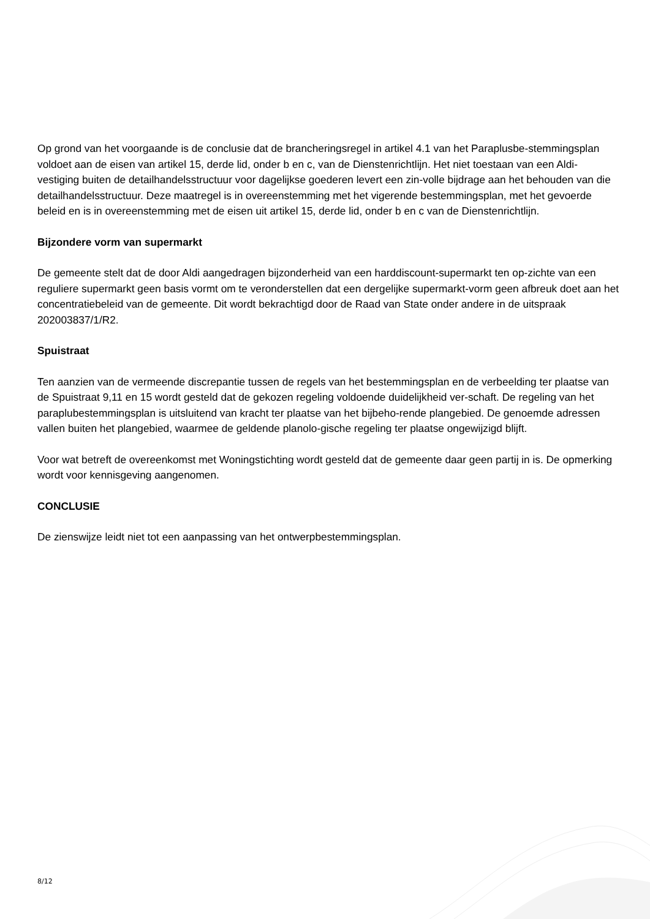Op grond van het voorgaande is de conclusie dat de brancheringsregel in artikel 4.1 van het Paraplusbe-stemmingsplan voldoet aan de eisen van artikel 15, derde lid, onder b en c, van de Dienstenrichtlijn. Het niet toestaan van een Aldi-vestiging buiten de detailhandelsstructuur voor dagelijkse goederen levert een zin-volle bijdrage aan het behouden van die detailhandelsstructuur. Deze maatregel is in overeenstemming met het vigerende bestemmingsplan, met het gevoerde beleid en is in overeenstemming met de eisen uit artikel 15, derde lid, onder b en c van de Dienstenrichtlijn.
Bijzondere vorm van supermarkt
De gemeente stelt dat de door Aldi aangedragen bijzonderheid van een harddiscount-supermarkt ten op-zichte van een reguliere supermarkt geen basis vormt om te veronderstellen dat een dergelijke supermarkt-vorm geen afbreuk doet aan het concentratiebeleid van de gemeente. Dit wordt bekrachtigd door de Raad van State onder andere in de uitspraak 202003837/1/R2.
Spuistraat
Ten aanzien van de vermeende discrepantie tussen de regels van het bestemmingsplan en de verbeelding ter plaatse van de Spuistraat 9,11 en 15 wordt gesteld dat de gekozen regeling voldoende duidelijkheid ver-schaft. De regeling van het paraplubestemmingsplan is uitsluitend van kracht ter plaatse van het bijbeho-rende plangebied. De genoemde adressen vallen buiten het plangebied, waarmee de geldende planolo-gische regeling ter plaatse ongewijzigd blijft.
Voor wat betreft de overeenkomst met Woningstichting wordt gesteld dat de gemeente daar geen partij in is. De opmerking wordt voor kennisgeving aangenomen.
CONCLUSIE
De zienswijze leidt niet tot een aanpassing van het ontwerpbestemmingsplan.
8/12